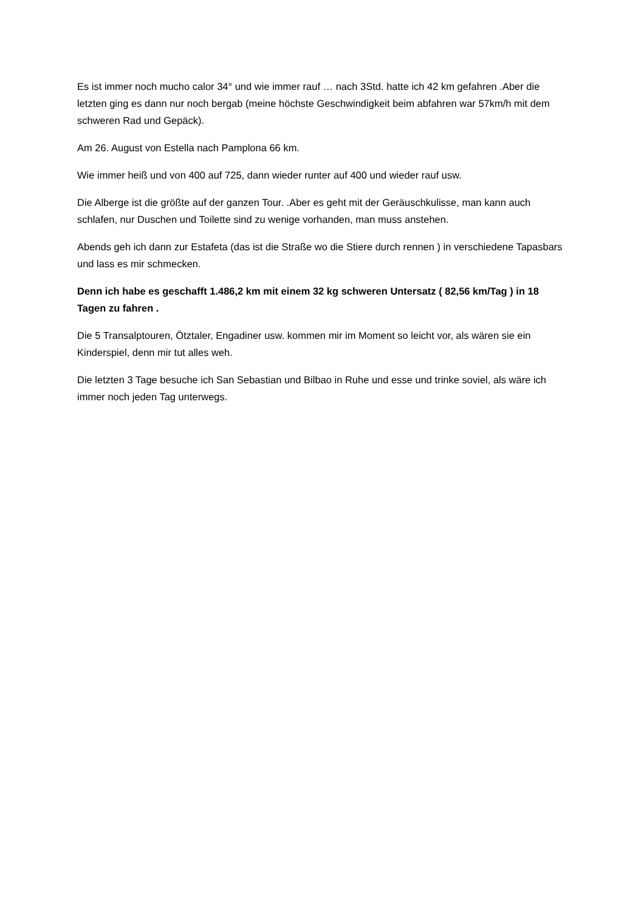Es ist immer noch mucho calor 34° und wie immer rauf … nach 3Std. hatte ich 42 km gefahren .Aber die letzten ging es dann nur noch bergab (meine höchste Geschwindigkeit beim abfahren war 57km/h mit dem schweren Rad und Gepäck).
Am 26. August von Estella nach Pamplona 66 km.
Wie immer heiß und von 400 auf 725, dann wieder runter auf 400 und wieder rauf usw.
Die Alberge ist die größte auf der ganzen Tour. .Aber es geht mit der Geräuschkulisse, man kann auch schlafen, nur Duschen und Toilette sind zu wenige vorhanden, man muss anstehen.
Abends geh ich dann zur Estafeta (das ist die Straße wo die Stiere durch rennen ) in verschiedene Tapasbars und lass es mir schmecken.
Denn ich habe es geschafft 1.486,2 km mit einem 32 kg schweren Untersatz ( 82,56 km/Tag ) in 18 Tagen zu fahren .
Die 5 Transalptouren, Ötztaler, Engadiner usw. kommen mir im Moment so leicht vor, als wären sie ein Kinderspiel, denn mir tut alles weh.
Die letzten 3 Tage besuche ich San Sebastian und Bilbao in Ruhe und esse und trinke soviel, als wäre ich immer noch jeden Tag unterwegs.